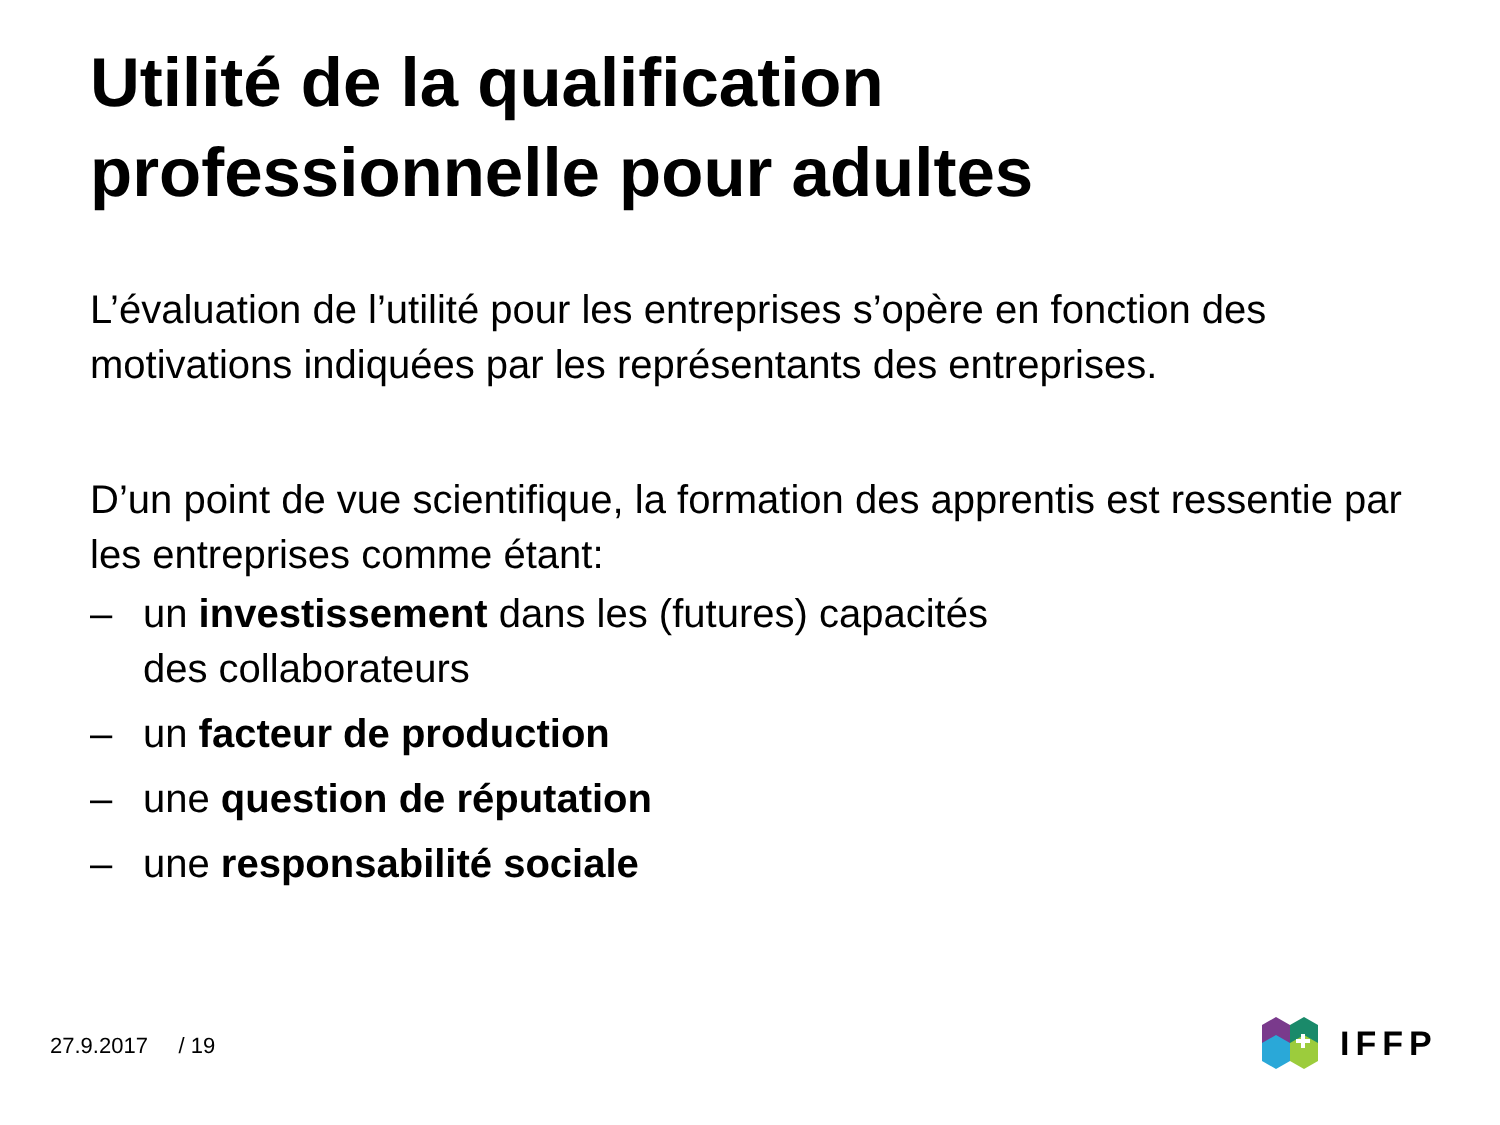Utilité de la qualification
professionnelle pour adultes
L’évaluation de l’utilité pour les entreprises s’opère en fonction des motivations indiquées par les représentants des entreprises.
D’un point de vue scientifique, la formation des apprentis est ressentie par les entreprises comme étant:
– un investissement dans les (futures) capacités
des collaborateurs
– un facteur de production
– une question de réputation
– une responsabilité sociale
27.9.2017 / 19
IFFP